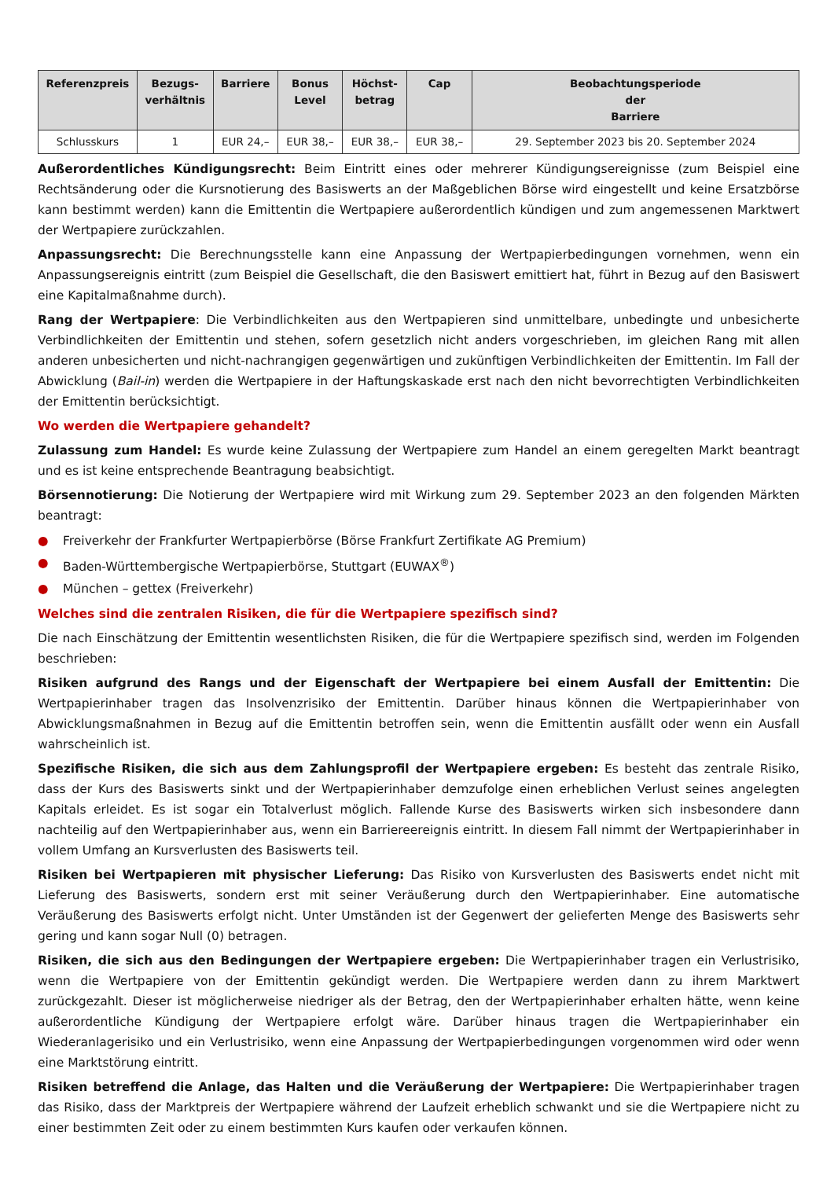| Referenzpreis | Bezugs- verhältnis | Barriere | Bonus Level | Höchst- betrag | Cap | Beobachtungsperiode der Barriere |
| --- | --- | --- | --- | --- | --- | --- |
| Schlusskurs | 1 | EUR 24,– | EUR 38,– | EUR 38,– | EUR 38,– | 29. September 2023 bis 20. September 2024 |
Außerordentliches Kündigungsrecht: Beim Eintritt eines oder mehrerer Kündigungsereignisse (zum Beispiel eine Rechtsänderung oder die Kursnotierung des Basiswerts an der Maßgeblichen Börse wird eingestellt und keine Ersatzbörse kann bestimmt werden) kann die Emittentin die Wertpapiere außerordentlich kündigen und zum angemessenen Marktwert der Wertpapiere zurückzahlen.
Anpassungsrecht: Die Berechnungsstelle kann eine Anpassung der Wertpapierbedingungen vornehmen, wenn ein Anpassungsereignis eintritt (zum Beispiel die Gesellschaft, die den Basiswert emittiert hat, führt in Bezug auf den Basiswert eine Kapitalmaßnahme durch).
Rang der Wertpapiere: Die Verbindlichkeiten aus den Wertpapieren sind unmittelbare, unbedingte und unbesicherte Verbindlichkeiten der Emittentin und stehen, sofern gesetzlich nicht anders vorgeschrieben, im gleichen Rang mit allen anderen unbesicherten und nicht-nachrangigen gegenwärtigen und zukünftigen Verbindlichkeiten der Emittentin. Im Fall der Abwicklung (Bail-in) werden die Wertpapiere in der Haftungskaskade erst nach den nicht bevorrechtigten Verbindlichkeiten der Emittentin berücksichtigt.
Wo werden die Wertpapiere gehandelt?
Zulassung zum Handel: Es wurde keine Zulassung der Wertpapiere zum Handel an einem geregelten Markt beantragt und es ist keine entsprechende Beantragung beabsichtigt.
Börsennotierung: Die Notierung der Wertpapiere wird mit Wirkung zum 29. September 2023 an den folgenden Märkten beantragt:
● Freiverkehr der Frankfurter Wertpapierbörse (Börse Frankfurt Zertifikate AG Premium)
● Baden-Württembergische Wertpapierbörse, Stuttgart (EUWAX<sup>®</sup>)
● München – gettex (Freiverkehr)
Welches sind die zentralen Risiken, die für die Wertpapiere spezifisch sind?
Die nach Einschätzung der Emittentin wesentlichsten Risiken, die für die Wertpapiere spezifisch sind, werden im Folgenden beschrieben:
Risiken aufgrund des Rangs und der Eigenschaft der Wertpapiere bei einem Ausfall der Emittentin: Die Wertpapierinhaber tragen das Insolvenzrisiko der Emittentin. Darüber hinaus können die Wertpapierinhaber von Abwicklungsmaßnahmen in Bezug auf die Emittentin betroffen sein, wenn die Emittentin ausfällt oder wenn ein Ausfall wahrscheinlich ist.
Spezifische Risiken, die sich aus dem Zahlungsprofil der Wertpapiere ergeben: Es besteht das zentrale Risiko, dass der Kurs des Basiswerts sinkt und der Wertpapierinhaber demzufolge einen erheblichen Verlust seines angelegten Kapitals erleidet. Es ist sogar ein Totalverlust möglich. Fallende Kurse des Basiswerts wirken sich insbesondere dann nachteilig auf den Wertpapierinhaber aus, wenn ein Barriereereignis eintritt. In diesem Fall nimmt der Wertpapierinhaber in vollem Umfang an Kursverlusten des Basiswerts teil.
Risiken bei Wertpapieren mit physischer Lieferung: Das Risiko von Kursverlusten des Basiswerts endet nicht mit Lieferung des Basiswerts, sondern erst mit seiner Veräußerung durch den Wertpapierinhaber. Eine automatische Veräußerung des Basiswerts erfolgt nicht. Unter Umständen ist der Gegenwert der gelieferten Menge des Basiswerts sehr gering und kann sogar Null (0) betragen.
Risiken, die sich aus den Bedingungen der Wertpapiere ergeben: Die Wertpapierinhaber tragen ein Verlustrisiko, wenn die Wertpapiere von der Emittentin gekündigt werden. Die Wertpapiere werden dann zu ihrem Marktwert zurückgezahlt. Dieser ist möglicherweise niedriger als der Betrag, den der Wertpapierinhaber erhalten hätte, wenn keine außerordentliche Kündigung der Wertpapiere erfolgt wäre. Darüber hinaus tragen die Wertpapierinhaber ein Wiederanlagerisiko und ein Verlustrisiko, wenn eine Anpassung der Wertpapierbedingungen vorgenommen wird oder wenn eine Marktstörung eintritt.
Risiken betreffend die Anlage, das Halten und die Veräußerung der Wertpapiere: Die Wertpapierinhaber tragen das Risiko, dass der Marktpreis der Wertpapiere während der Laufzeit erheblich schwankt und sie die Wertpapiere nicht zu einer bestimmten Zeit oder zu einem bestimmten Kurs kaufen oder verkaufen können.